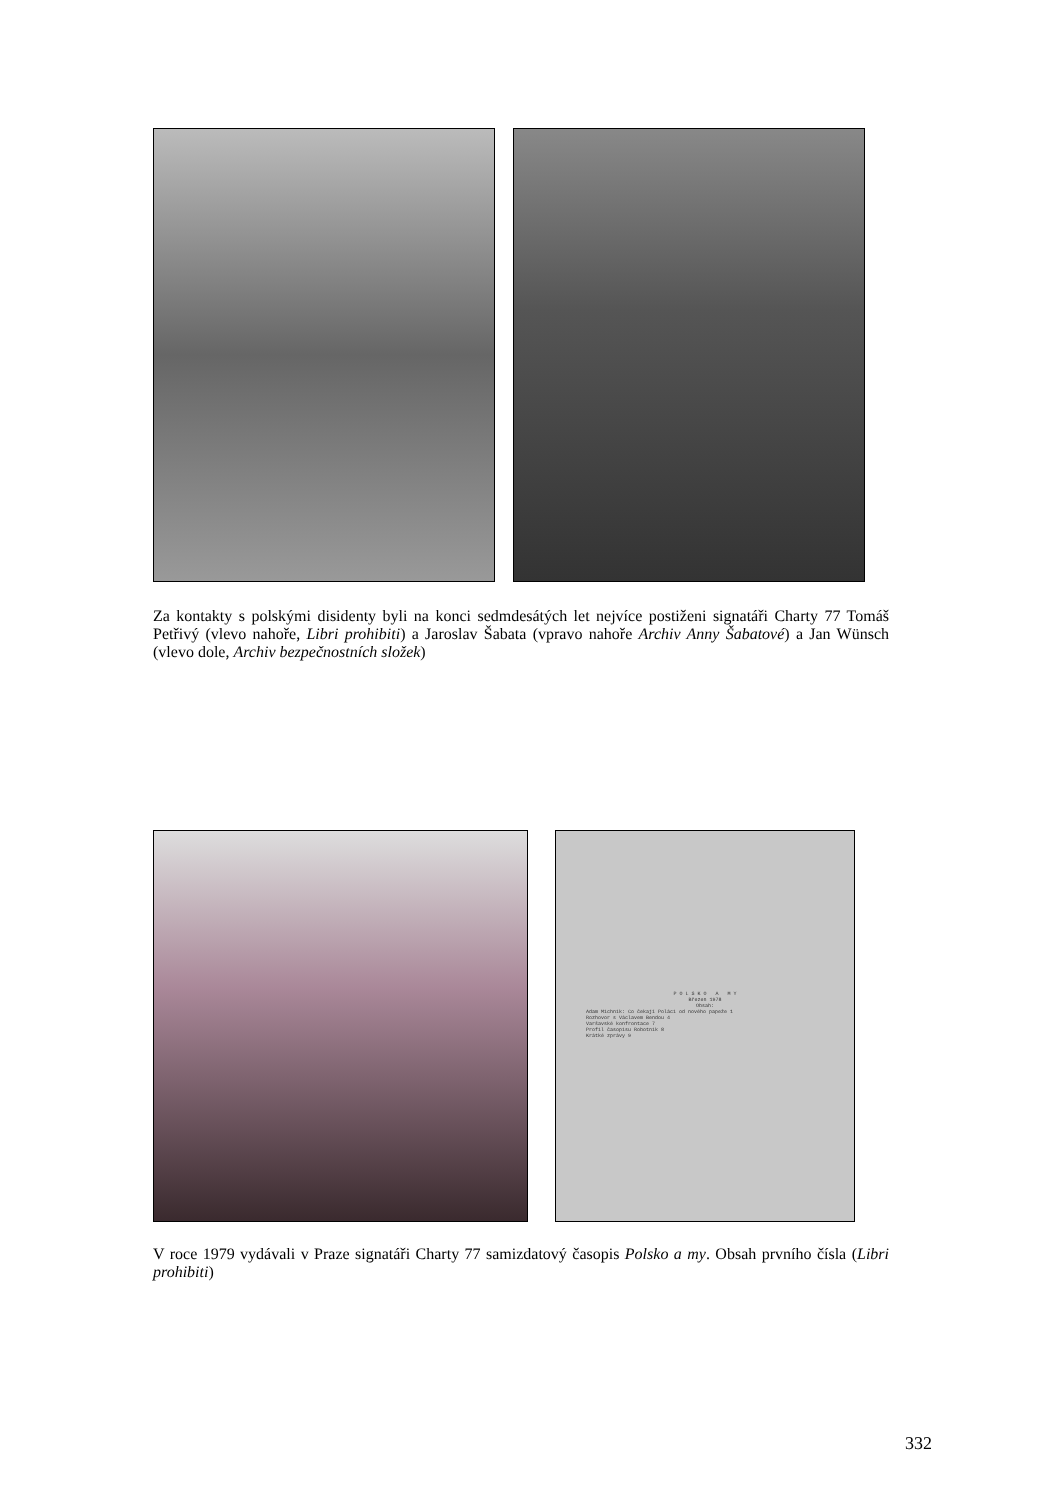Za kontakty s polskými disidenty byli na konci sedmdesátých let nejvíce postiženi signatáři Charty 77 Tomáš Petřivý (vlevo nahoře, Libri prohibiti) a Jaroslav Šabata (vpravo nahoře Archiv Anny Šabatové) a Jan Wünsch (vlevo dole, Archiv bezpečnostních složek)
P O L S K O A M Y
Březen 1978
Obsah:
Adam Michnik: Co čekají Poláci od nového papeže 1
Rozhovor s Václavem Bendou 4
Varšavské konfrontace 7
Profil časopisu Robotnik 8
Krátké zprávy 9
V roce 1979 vydávali v Praze signatáři Charty 77 samizdatový časopis Polsko a my. Obsah prvního čísla (Libri prohibiti)
332